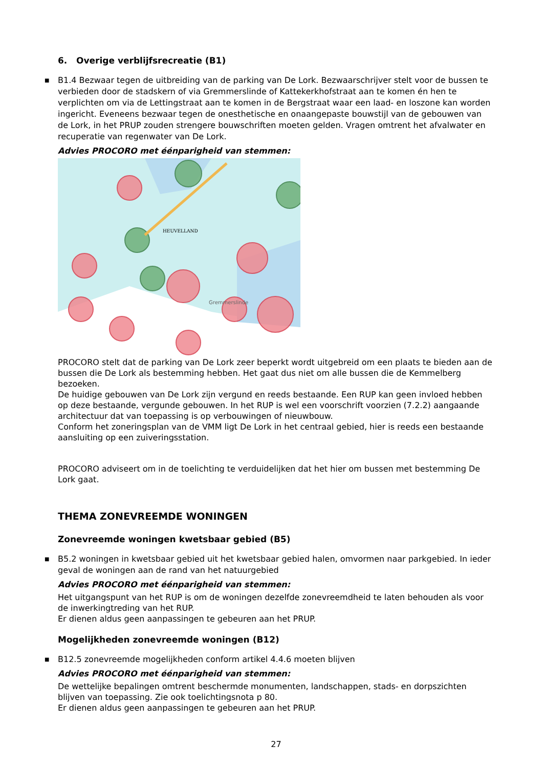6. Overige verblijfsrecreatie (B1)
■ B1.4 Bezwaar tegen de uitbreiding van de parking van De Lork. Bezwaarschrijver stelt voor de bussen te verbieden door de stadskern of via Gremmerslinde of Kattekerkhofstraat aan te komen én hen te verplichten om via de Lettingstraat aan te komen in de Bergstraat waar een laad- en loszone kan worden ingericht. Eveneens bezwaar tegen de onesthetische en onaangepaste bouwstijl van de gebouwen van de Lork, in het PRUP zouden strengere bouwschriften moeten gelden. Vragen omtrent het afvalwater en recuperatie van regenwater van De Lork.
Advies PROCORO met éénparigheid van stemmen:
HEUVELLAND
Gremmerslinde
PROCORO stelt dat de parking van De Lork zeer beperkt wordt uitgebreid om een plaats te bieden aan de bussen die De Lork als bestemming hebben. Het gaat dus niet om alle bussen die de Kemmelberg bezoeken.
De huidige gebouwen van De Lork zijn vergund en reeds bestaande. Een RUP kan geen invloed hebben op deze bestaande, vergunde gebouwen. In het RUP is wel een voorschrift voorzien (7.2.2) aangaande architectuur dat van toepassing is op verbouwingen of nieuwbouw.
Conform het zoneringsplan van de VMM ligt De Lork in het centraal gebied, hier is reeds een bestaande aansluiting op een zuiveringsstation.
PROCORO adviseert om in de toelichting te verduidelijken dat het hier om bussen met bestemming De Lork gaat.
THEMA ZONEVREEMDE WONINGEN
Zonevreemde woningen kwetsbaar gebied (B5)
■ B5.2 woningen in kwetsbaar gebied uit het kwetsbaar gebied halen, omvormen naar parkgebied. In ieder geval de woningen aan de rand van het natuurgebied
Advies PROCORO met éénparigheid van stemmen:
Het uitgangspunt van het RUP is om de woningen dezelfde zonevreemdheid te laten behouden als voor de inwerkingtreding van het RUP.
Er dienen aldus geen aanpassingen te gebeuren aan het PRUP.
Mogelijkheden zonevreemde woningen (B12)
■ B12.5 zonevreemde mogelijkheden conform artikel 4.4.6 moeten blijven
Advies PROCORO met éénparigheid van stemmen:
De wettelijke bepalingen omtrent beschermde monumenten, landschappen, stads- en dorpszichten blijven van toepassing. Zie ook toelichtingsnota p 80.
Er dienen aldus geen aanpassingen te gebeuren aan het PRUP.
27